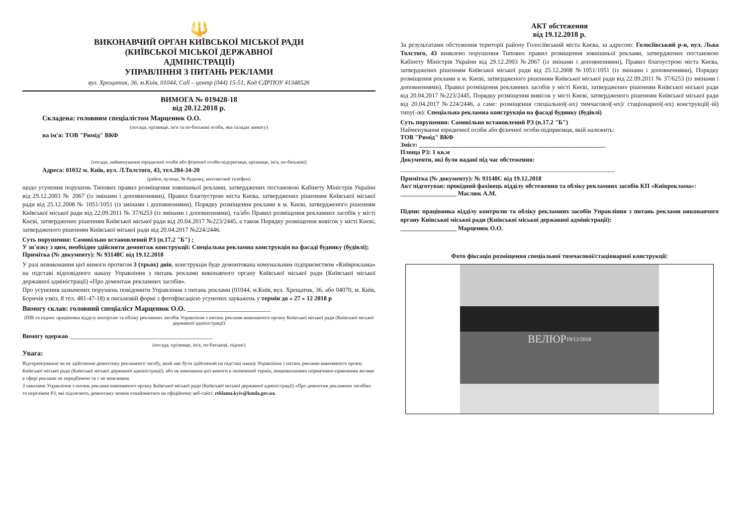🔱
ВИКОНАВЧИЙ ОРГАН КИЇВСЬКОЇ МІСЬКОЇ РАДИ
(КИЇВСЬКОЇ МІСЬКОЇ ДЕРЖАВНОЇ
АДМІНІСТРАЦІЇ)
УПРАВЛІННЯ З ПИТАНЬ РЕКЛАМИ
вул. Хрещатик, 36, м.Київ, 01044, Call – центр (044) 15-51, Код ЄДРПОУ 41348526
ВИМОГА № 019428-18
від 20.12.2018 р.
Складена: головним спеціалістом Марценюк О.О.
(посада, прізвище, ім'я та по-батькові особи, яка складає вимогу)
на ім'я: ТОВ "Римід" ВКФ
(посада, найменування юридичної особи або фізичної особи-підприємця, прізвище, ім'я, по-батькові)
Адреса: 01032 м. Київ, вул. Л.Толстого, 43, тел.284-34-20
(район, вулиця, № будинку, контактний телефон)
щодо усунення порушень Типових правил розміщення зовнішньої реклами, затверджених постановою Кабінету Міністрів України від 29.12.2003 № 2067 (із змінами і доповненнями), Правил благоустрою міста Києва, затверджених рішенням Київської міської ради від 25.12.2008 № 1051/1051 (із змінами і доповненнями), Порядку розміщення реклами в м. Києві, затвердженого рішенням Київської міської ради від 22.09.2011 № 37/6253 (із змінами і доповненнями), та/або Правил розміщення рекламних засобів у місті Києві, затверджених рішенням Київської міської ради від 20.04.2017 №223/2445, а також Порядку розміщення вивісок у місті Києві, затвердженого рішенням Київської міської ради від 20.04.2017 №224/2446.
Суть порушення: Самовільно встановлений РЗ (п.17.2 "Б") ;
У зв'язку з цим, необхідно здійснити демонтаж конструкції: Спеціальна рекламна конструкція на фасаді будинку (будівлі);
Примітка (№ документу): № 93148С від 19.12.2018
У разі невиконання цієї вимоги протягом 3 (трьох) днів, конструкція буде демонтована комунальним підприємством «Київреклама» на підставі відповідного наказу Управління з питань реклами виконавчого органу Київської міської ради (Київської міської державної адміністрації) «Про демонтаж рекламних засобів».
Про усунення зазначених порушень повідомити Управління з питань реклами (01044, м.Київ, вул. Хрещатик, 36, або 04070, м. Київ, Боричів узвіз, 8 тел. 481-47-18) в письмовій формі з фотофіксацією усунених зауважень у термін до « 27 » 12 2018 р
Вимогу склав: головний спеціаліст Марценюк О.О. ________________________
(ПІБ та підпис працівника відділу контролю та обліку рекламних засобів Управління з питань реклами виконавчого органу Київської міської ради (Київської міської державної адміністрації)
Вимогу одержав ______________________________________________
(посада, прізвище, ім'я, по-батькові, підпис)
Увага:
Відтермінування чи не здійснення демонтажу рекламного засобу, який має бути здійснений на підставі наказу Управління з питань реклами виконавчого органу Київської міської ради (Київської міської державної адміністрації), або не виконання цієї вимоги в зазначений термін, вищевказаними нормативно-правовими актами в сфері реклами не передбачено та є не можливим.
З наказами Управління з питань реклами виконавчого органу Київської міської ради (Київської міської державної адміністрації) «Про демонтаж рекламних засобів» та переліком РЗ, які підлягають демонтажу можна ознайомитися на офіційному веб-сайті: reklama.kyiv@kmda.gov.ua.
АКТ обстеження
від 19.12.2018 р.
За результатами обстеження території району Голосіївський міста Києва, за адресою: Голосіївський р-н, вул. Льва Толстого, 43 виявлено порушення Типових правил розміщення зовнішньої реклами, затверджених постановою Кабінету Міністрів України від 29.12.2003 №2067 (із змінами і доповненнями), Правил благоустрою міста Києва, затверджених рішенням Київської міської ради від 25.12.2008 №1051/1051 (із змінами і доповненнями), Порядку розміщення реклами в м. Києві, затвердженого рішенням Київської міської ради від 22.09.2011 № 37/6253 (із змінами і доповненнями), Правил розміщення рекламних засобів у місті Києві, затверджених рішенням Київської міської ради від 20.04.2017 №223/2445, Порядку розміщення вивісок у місті Києві, затвердженого рішенням Київської міської ради від 20.04.2017 №224/2446, а саме: розміщення спеціальної(-их) тимчасової(-их)/ стаціонарної(-их) конструкції(-ій) типу(-ів): Спеціальна рекламна конструкція на фасаді будинку (будівлі)
Суть порушення: Самовільно встановлений РЗ (п.17.2 "Б")
Найменування юридичної особи або фізичної особи-підприємця, якій належить:
ТОВ "Римід" ВКФ
Зміст: ____________________________________________________________
Площа РЗ: 1 кв.м
Документи, які були надані під час обстеження:
_____________________________________________________________________
Примітка (№ документу): № 93148С від 19.12.2018
Акт підготував: провідний фахівець відділу обстеження та обліку рекламних засобів КП «Київреклама»:
__________________ Маслюк А.М.
Підпис працівника відділу контролю та обліку рекламних засобів Управління з питань реклами виконавчого органу Київської міської ради (Київської міської державної адміністрації):
__________________ Марценюк О.О.
Фото фіксація розміщення спеціальної тимчасової/стаціонарної конструкції:
ВЕЛЮР
19/12/2018